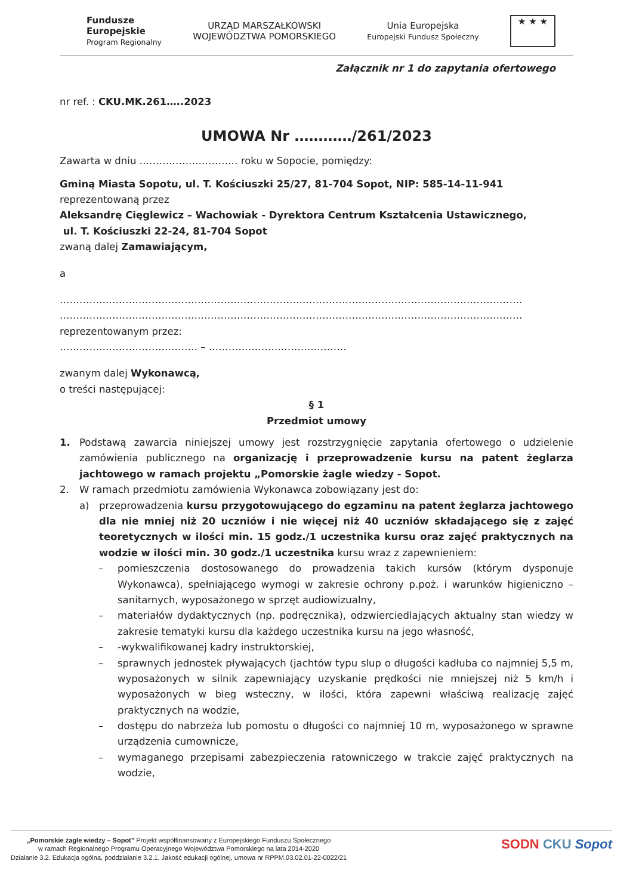Fundusze
Europejskie
Program Regionalny
URZĄD MARSZAŁKOWSKI
WOJEWÓDZTWA POMORSKIEGO
Unia Europejska
Europejski Fundusz Społeczny
★ ★ ★
Załącznik nr 1 do zapytania ofertowego
nr ref. : CKU.MK.261…..2023
UMOWA Nr …………/261/2023
Zawarta w dniu ………………………… roku w Sopocie, pomiędzy:
Gminą Miasta Sopotu, ul. T. Kościuszki 25/27, 81-704 Sopot, NIP: 585-14-11-941
reprezentowaną przez
Aleksandrę Cięglewicz – Wachowiak - Dyrektora Centrum Kształcenia Ustawicznego,
ul. T. Kościuszki 22-24, 81-704 Sopot
zwaną dalej Zamawiającym,
a
……………………………………………………………………………………………………………………………
……………………………………………………………………………………………………………………………
reprezentowanym przez:
…………………………………… – ……………………………………
zwanym dalej Wykonawcą,
o treści następującej:
§ 1
Przedmiot umowy
1. Podstawą zawarcia niniejszej umowy jest rozstrzygnięcie zapytania ofertowego o udzielenie zamówienia publicznego na organizację i przeprowadzenie kursu na patent żeglarza jachtowego w ramach projektu „Pomorskie żagle wiedzy - Sopot.
2. W ramach przedmiotu zamówienia Wykonawca zobowiązany jest do:
a) przeprowadzenia kursu przygotowującego do egzaminu na patent żeglarza jachtowego dla nie mniej niż 20 uczniów i nie więcej niż 40 uczniów składającego się z zajęć teoretycznych w ilości min. 15 godz./1 uczestnika kursu oraz zajęć praktycznych na wodzie w ilości min. 30 godz./1 uczestnika kursu wraz z zapewnieniem:
– pomieszczenia dostosowanego do prowadzenia takich kursów (którym dysponuje Wykonawca), spełniającego wymogi w zakresie ochrony p.poż. i warunków higieniczno – sanitarnych, wyposażonego w sprzęt audiowizualny,
– materiałów dydaktycznych (np. podręcznika), odzwierciedlających aktualny stan wiedzy w zakresie tematyki kursu dla każdego uczestnika kursu na jego własność,
– -wykwalifikowanej kadry instruktorskiej,
– sprawnych jednostek pływających (jachtów typu slup o długości kadłuba co najmniej 5,5 m, wyposażonych w silnik zapewniający uzyskanie prędkości nie mniejszej niż 5 km/h i wyposażonych w bieg wsteczny, w ilości, która zapewni właściwą realizację zajęć praktycznych na wodzie,
– dostępu do nabrzeża lub pomostu o długości co najmniej 10 m, wyposażonego w sprawne urządzenia cumownicze,
– wymaganego przepisami zabezpieczenia ratowniczego w trakcie zajęć praktycznych na wodzie,
„Pomorskie żagle wiedzy – Sopot” Projekt współfinansowany z Europejskiego Funduszu Społecznego
w ramach Regionalnego Programu Operacyjnego Województwa Pomorskiego na lata 2014-2020
Działanie 3.2. Edukacja ogólna, poddziałanie 3.2.1. Jakość edukacji ogólnej, umowa nr RPPM.03.02.01-22-0022/21
SODN CKU Sopot